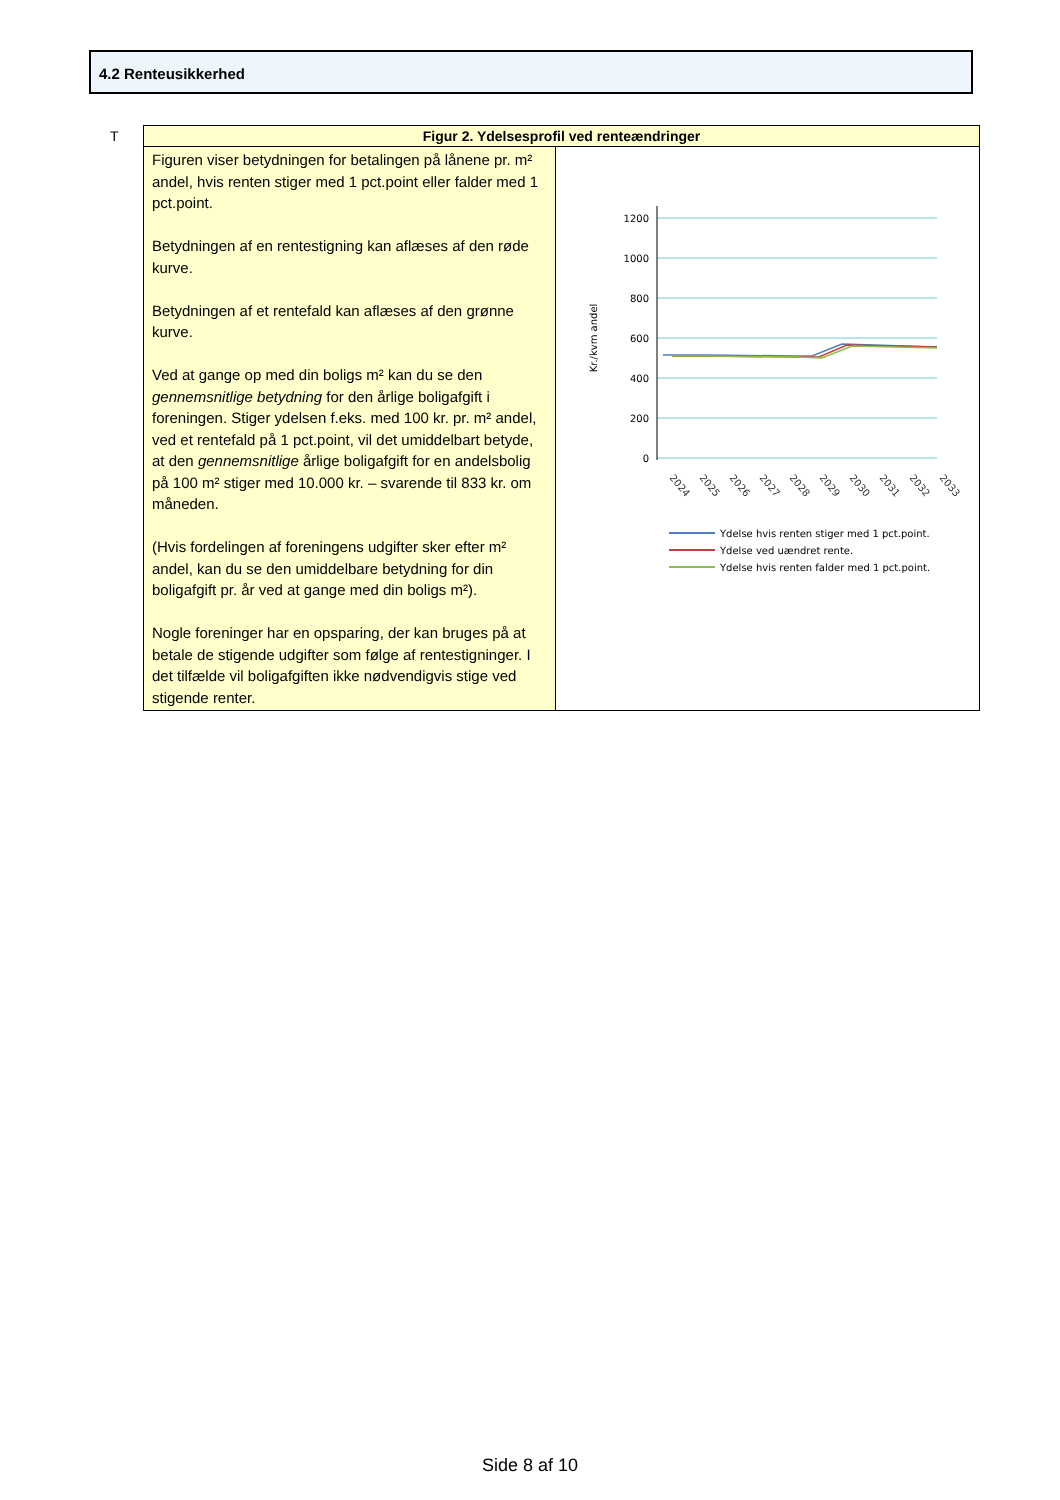4.2 Renteusikkerhed
T
| Figur 2. Ydelsesprofil ved renteændringer | |
| --- | --- |
| Figuren viser betydningen for betalingen på lånene pr. m² andel, hvis renten stiger med 1 pct.point eller falder med 1 pct.point. Betydningen af en rentestigning kan aflæses af den røde kurve. Betydningen af et rentefald kan aflæses af den grønne kurve. Ved at gange op med din boligs m² kan du se den gennemsnitlige betydning for den årlige boligafgift i foreningen. Stiger ydelsen f.eks. med 100 kr. pr. m² andel, ved et rentefald på 1 pct.point, vil det umiddelbart betyde, at den gennemsnitlige årlige boligafgift for en andelsbolig på 100 m² stiger med 10.000 kr. – svarende til 833 kr. om måneden. (Hvis fordelingen af foreningens udgifter sker efter m² andel, kan du se den umiddelbare betydning for din boligafgift pr. år ved at gange med din boligs m²). Nogle foreninger har en opsparing, der kan bruges på at betale de stigende udgifter som følge af rentestigninger. I det tilfælde vil boligafgiften ikke nødvendigvis stige ved stigende renter. | 1200 1000 800 600 400 200 0 Kr./kvm andel 2024 2025 2026 2027 2028 2029 2030 2031 2032 2033 Ydelse hvis renten stiger med 1 pct.point. Ydelse ved uændret rente. Ydelse hvis renten falder med 1 pct.point. |
Side 8 af 10